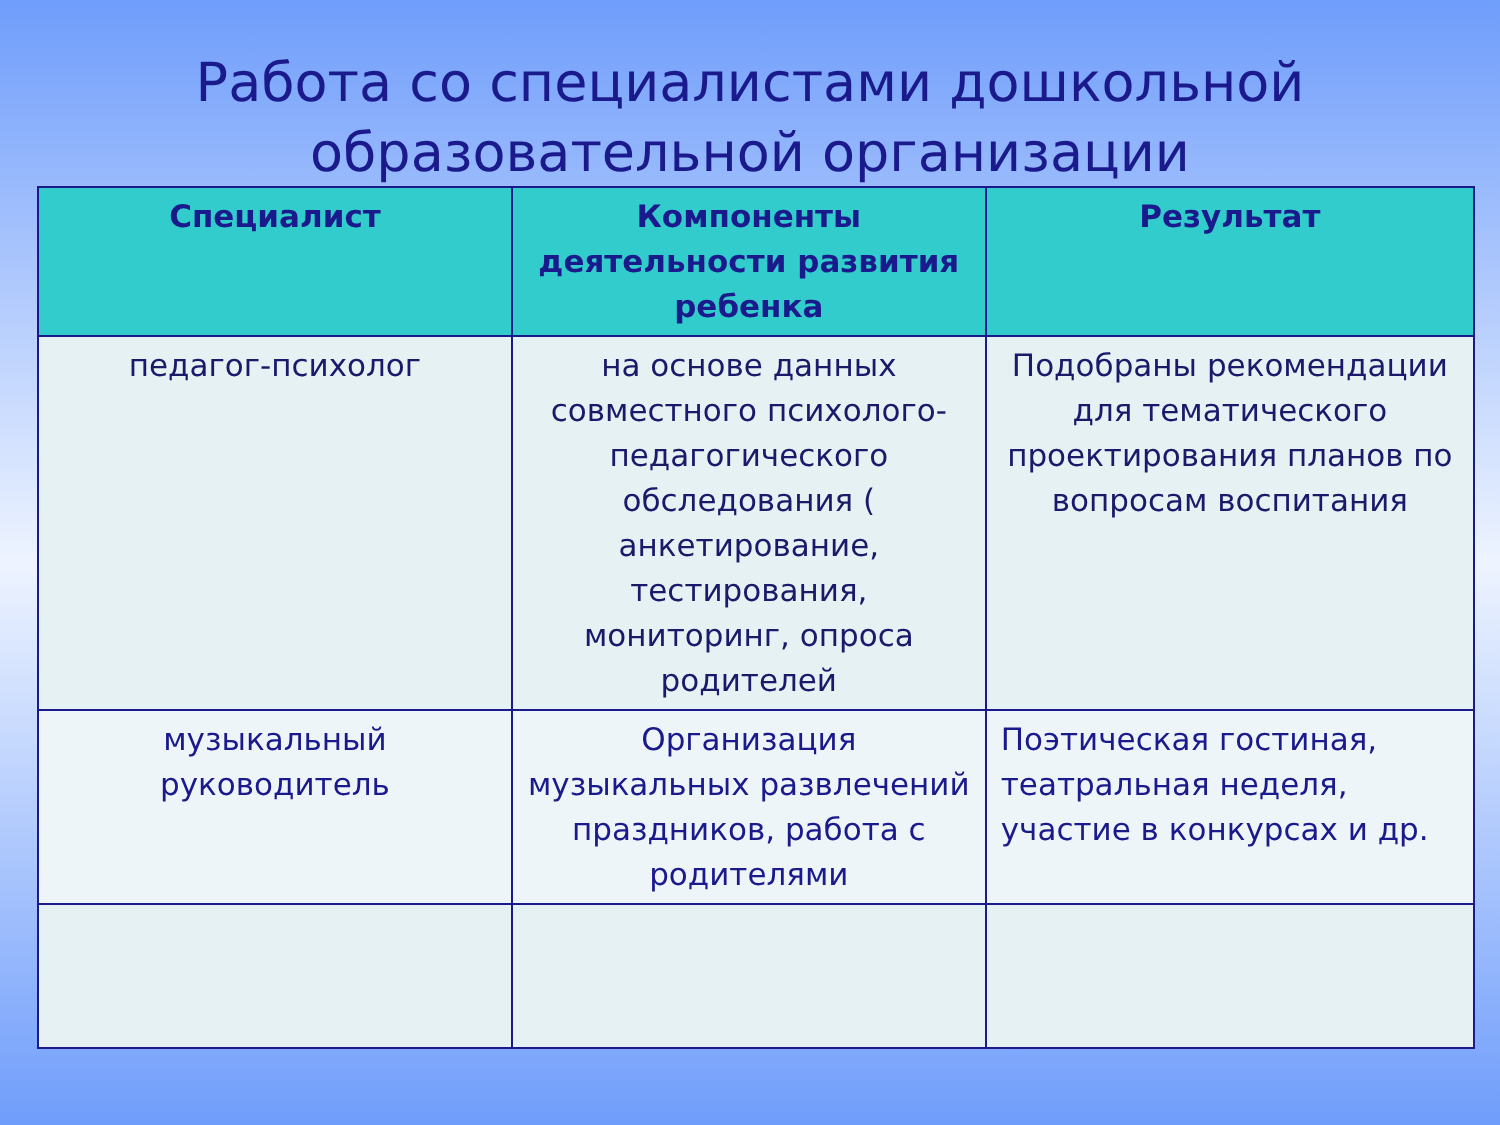Работа со специалистами дошкольной образовательной организации
| Специалист | Компоненты деятельности развития ребенка | Результат |
| --- | --- | --- |
| педагог-психолог | на основе данных совместного психолого-педагогического обследования ( анкетирование, тестирования, мониторинг, опроса родителей | Подобраны рекомендации для тематического проектирования планов по вопросам воспитания |
| музыкальный руководитель | Организация музыкальных развлечений праздников, работа с родителями | Поэтическая гостиная, театральная неделя, участие в конкурсах и др. |